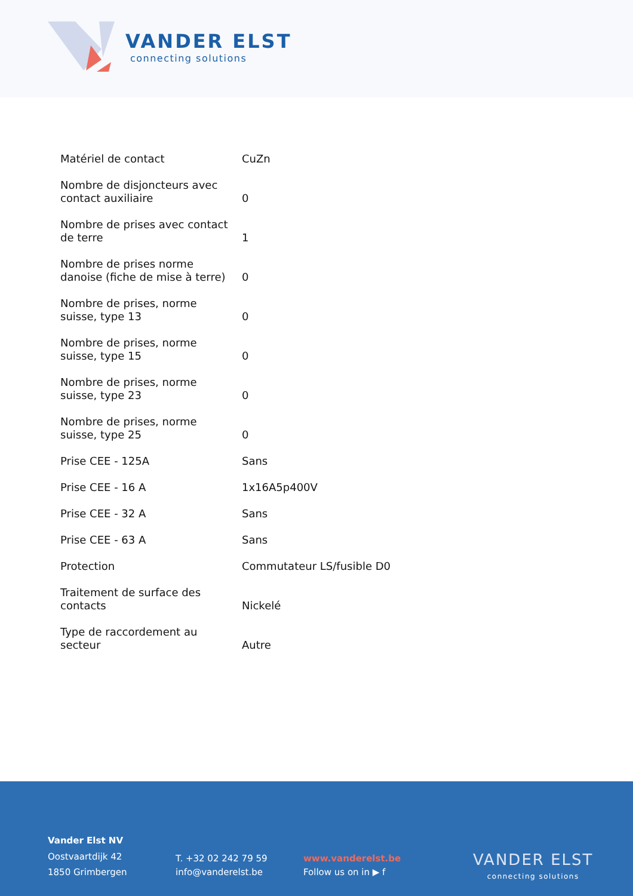VANDER ELST
connecting solutions
| Matériel de contact | CuZn |
| Nombre de disjoncteurs avec contact auxiliaire | 0 |
| Nombre de prises avec contact de terre | 1 |
| Nombre de prises norme danoise (fiche de mise à terre) | 0 |
| Nombre de prises, norme suisse, type 13 | 0 |
| Nombre de prises, norme suisse, type 15 | 0 |
| Nombre de prises, norme suisse, type 23 | 0 |
| Nombre de prises, norme suisse, type 25 | 0 |
| Prise CEE - 125A | Sans |
| Prise CEE - 16 A | 1x16A5p400V |
| Prise CEE - 32 A | Sans |
| Prise CEE - 63 A | Sans |
| Protection | Commutateur LS/fusible D0 |
| Traitement de surface des contacts | Nickelé |
| Type de raccordement au secteur | Autre |
Vander Elst NV
Oostvaartdijk 42
1850 Grimbergen
T. +32 02 242 79 59
info@vanderelst.be
www.vanderelst.be
Follow us on in ▶ f
VANDER ELST
connecting solutions